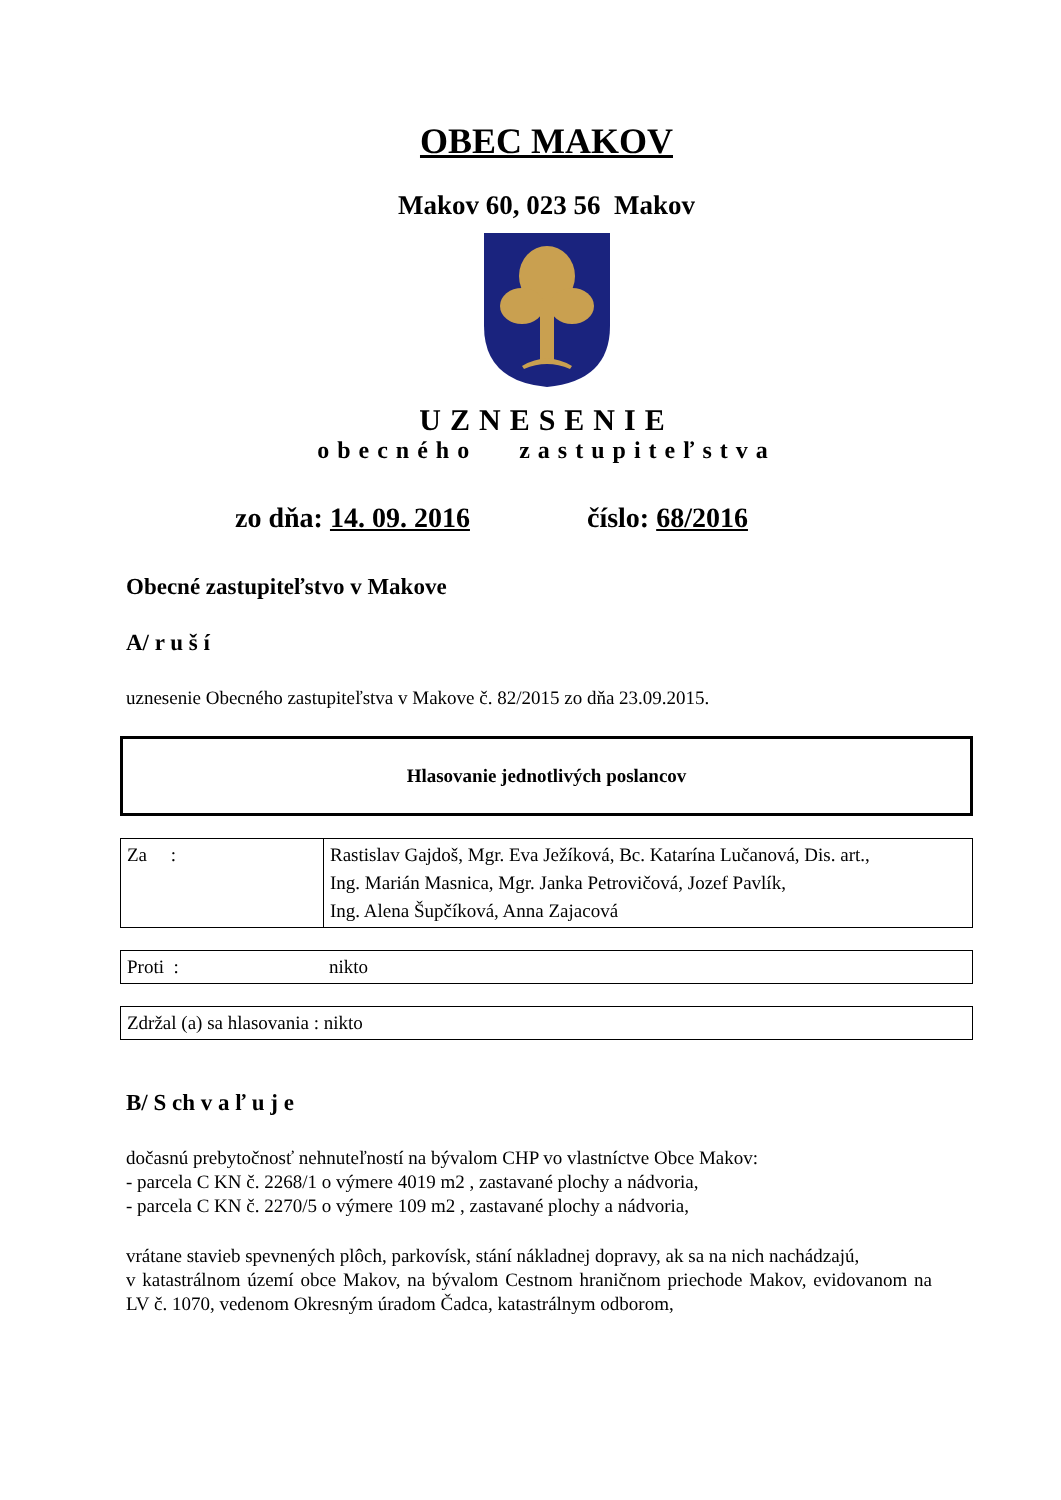OBEC MAKOV
Makov 60, 023 56 Makov
UZNESENIE
obecného zastupiteľstva
zo dňa: 14. 09. 2016 číslo: 68/2016
Obecné zastupiteľstvo v Makove
A/ r u š í
uznesenie Obecného zastupiteľstva v Makove č. 82/2015 zo dňa 23.09.2015.
Hlasovanie jednotlivých poslancov
| Za : | Rastislav Gajdoš, Mgr. Eva Ježíková, Bc. Katarína Lučanová, Dis. art., Ing. Marián Masnica, Mgr. Janka Petrovičová, Jozef Pavlík, Ing. Alena Šupčíková, Anna Zajacová |
| Proti : | nikto |
| Zdržal (a) sa hlasovania : nikto |
B/ S ch v a ľ u j e
dočasnú prebytočnosť nehnuteľností na bývalom CHP vo vlastníctve Obce Makov:
- parcela C KN č. 2268/1 o výmere 4019 m2 , zastavané plochy a nádvoria,
- parcela C KN č. 2270/5 o výmere 109 m2 , zastavané plochy a nádvoria,
vrátane stavieb spevnených plôch, parkovísk, stání nákladnej dopravy, ak sa na nich nachádzajú,
v katastrálnom území obce Makov, na bývalom Cestnom hraničnom priechode Makov, evidovanom na LV č. 1070, vedenom Okresným úradom Čadca, katastrálnym odborom,